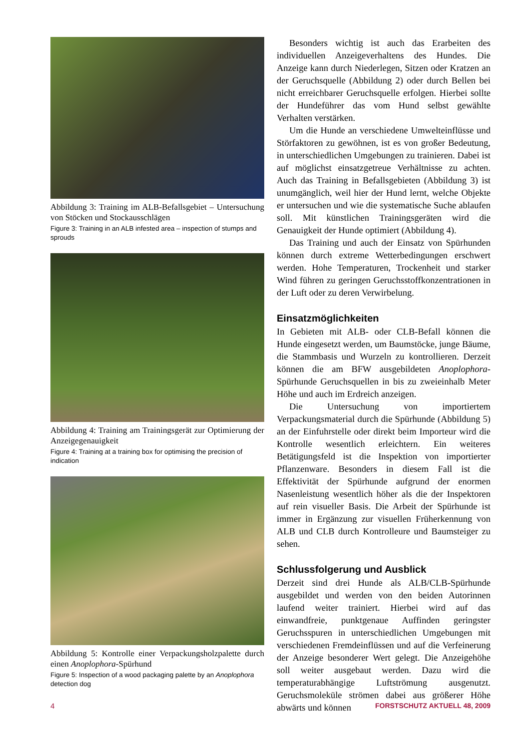Abbildung 3: Training im ALB-Befallsgebiet – Untersuchung von Stöcken und Stockausschlägen
Figure 3: Training in an ALB infested area – inspection of stumps and sprouds
Abbildung 4: Training am Trainingsgerät zur Optimierung der Anzeigegenauigkeit
Figure 4: Training at a training box for optimising the precision of indication
Abbildung 5: Kontrolle einer Verpackungsholzpalette durch einen Anoplophora-Spürhund
Figure 5: Inspection of a wood packaging palette by an Anoplophora detection dog
Besonders wichtig ist auch das Erarbeiten des individuellen Anzeigeverhaltens des Hundes. Die Anzeige kann durch Niederlegen, Sitzen oder Kratzen an der Geruchsquelle (Abbildung 2) oder durch Bellen bei nicht erreichbarer Geruchsquelle erfolgen. Hierbei sollte der Hundeführer das vom Hund selbst gewählte Verhalten verstärken.
Um die Hunde an verschiedene Umwelteinflüsse und Störfaktoren zu gewöhnen, ist es von großer Bedeutung, in unterschiedlichen Umgebungen zu trainieren. Dabei ist auf möglichst einsatzgetreue Verhältnisse zu achten. Auch das Training in Befallsgebieten (Abbildung 3) ist unumgänglich, weil hier der Hund lernt, welche Objekte er untersuchen und wie die systematische Suche ablaufen soll. Mit künstlichen Trainingsgeräten wird die Genauigkeit der Hunde optimiert (Abbildung 4).
Das Training und auch der Einsatz von Spürhunden können durch extreme Wetterbedingungen erschwert werden. Hohe Temperaturen, Trockenheit und starker Wind führen zu geringen Geruchsstoffkonzentrationen in der Luft oder zu deren Verwirbelung.
Einsatzmöglichkeiten
In Gebieten mit ALB- oder CLB-Befall können die Hunde eingesetzt werden, um Baumstöcke, junge Bäume, die Stammbasis und Wurzeln zu kontrollieren. Derzeit können die am BFW ausgebildeten Anoplophora-Spürhunde Geruchsquellen in bis zu zweieinhalb Meter Höhe und auch im Erdreich anzeigen.
Die Untersuchung von importiertem Verpackungsmaterial durch die Spürhunde (Abbildung 5) an der Einfuhrstelle oder direkt beim Importeur wird die Kontrolle wesentlich erleichtern. Ein weiteres Betätigungsfeld ist die Inspektion von importierter Pflanzenware. Besonders in diesem Fall ist die Effektivität der Spürhunde aufgrund der enormen Nasenleistung wesentlich höher als die der Inspektoren auf rein visueller Basis. Die Arbeit der Spürhunde ist immer in Ergänzung zur visuellen Früherkennung von ALB und CLB durch Kontrolleure und Baumsteiger zu sehen.
Schlussfolgerung und Ausblick
Derzeit sind drei Hunde als ALB/CLB-Spürhunde ausgebildet und werden von den beiden Autorinnen laufend weiter trainiert. Hierbei wird auf das einwandfreie, punktgenaue Auffinden geringster Geruchsspuren in unterschiedlichen Umgebungen mit verschiedenen Fremdeinflüssen und auf die Verfeinerung der Anzeige besonderer Wert gelegt. Die Anzeigehöhe soll weiter ausgebaut werden. Dazu wird die temperaturabhängige Luftströmung ausgenutzt. Geruchsmoleküle strömen dabei aus größerer Höhe abwärts und können
4 FORSTSCHUTZ AKTUELL 48, 2009